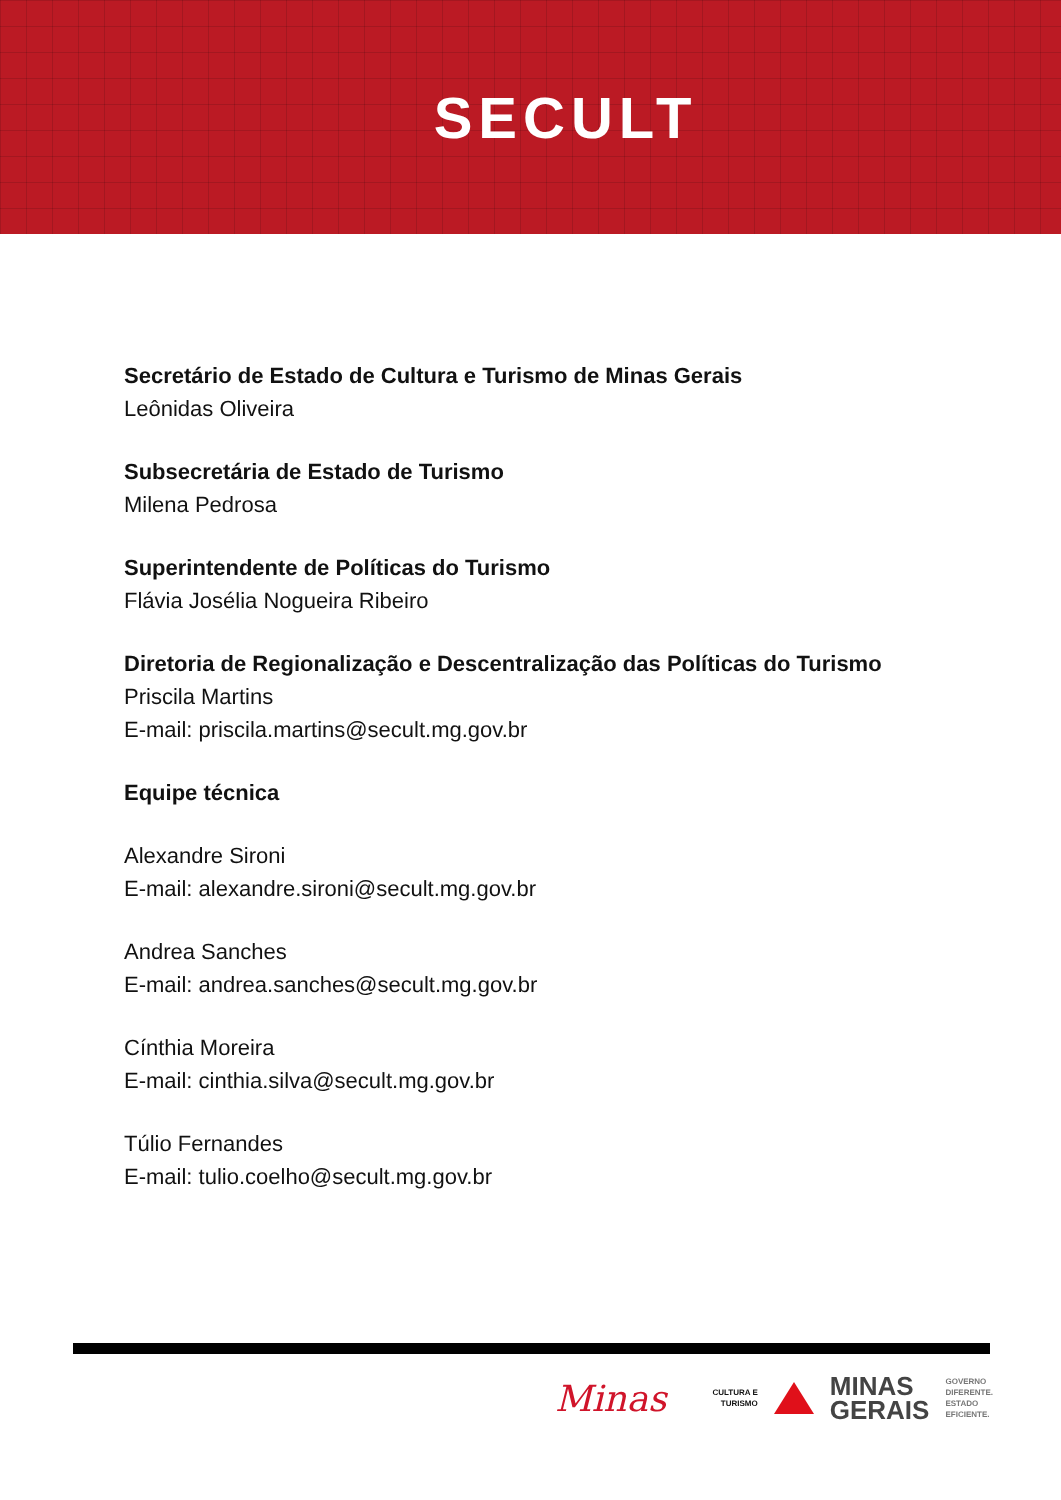SECULT
Secretário de Estado de Cultura e Turismo de Minas Gerais
Leônidas Oliveira
Subsecretária de Estado de Turismo
Milena Pedrosa
Superintendente de Políticas do Turismo
Flávia Josélia Nogueira Ribeiro
Diretoria de Regionalização e Descentralização das Políticas do Turismo
Priscila Martins
E-mail: priscila.martins@secult.mg.gov.br
Equipe técnica
Alexandre Sironi
E-mail: alexandre.sironi@secult.mg.gov.br
Andrea Sanches
E-mail: andrea.sanches@secult.mg.gov.br
Cínthia Moreira
E-mail: cinthia.silva@secult.mg.gov.br
Túlio Fernandes
E-mail: tulio.coelho@secult.mg.gov.br
Minas CULTURA E
TURISMO MINAS
GERAIS GOVERNO
DIFERENTE.
ESTADO
EFICIENTE.